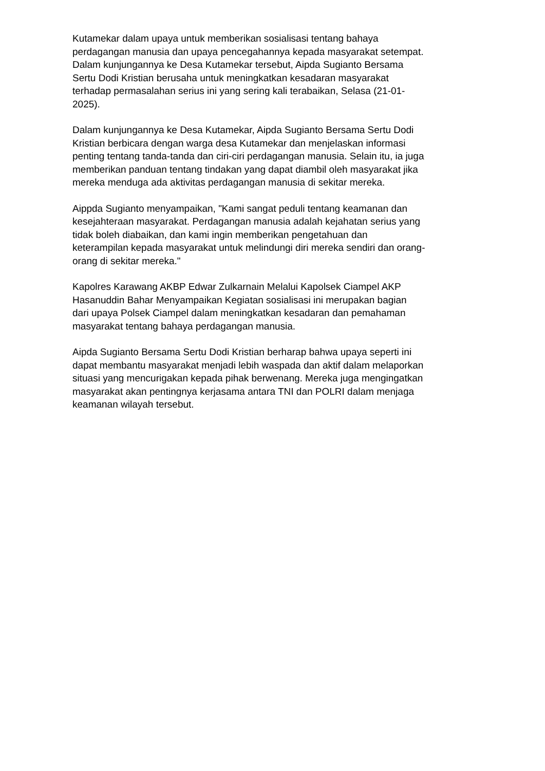Kutamekar dalam upaya untuk memberikan sosialisasi tentang bahaya
perdagangan manusia dan upaya pencegahannya kepada masyarakat setempat.
Dalam kunjungannya ke Desa Kutamekar tersebut, Aipda Sugianto Bersama
Sertu Dodi Kristian berusaha untuk meningkatkan kesadaran masyarakat
terhadap permasalahan serius ini yang sering kali terabaikan, Selasa (21-01-
2025).
Dalam kunjungannya ke Desa Kutamekar, Aipda Sugianto Bersama Sertu Dodi
Kristian berbicara dengan warga desa Kutamekar dan menjelaskan informasi
penting tentang tanda-tanda dan ciri-ciri perdagangan manusia. Selain itu, ia juga
memberikan panduan tentang tindakan yang dapat diambil oleh masyarakat jika
mereka menduga ada aktivitas perdagangan manusia di sekitar mereka.
Aippda Sugianto menyampaikan, "Kami sangat peduli tentang keamanan dan
kesejahteraan masyarakat. Perdagangan manusia adalah kejahatan serius yang
tidak boleh diabaikan, dan kami ingin memberikan pengetahuan dan
keterampilan kepada masyarakat untuk melindungi diri mereka sendiri dan orang-
orang di sekitar mereka."
Kapolres Karawang AKBP Edwar Zulkarnain Melalui Kapolsek Ciampel AKP
Hasanuddin Bahar Menyampaikan Kegiatan sosialisasi ini merupakan bagian
dari upaya Polsek Ciampel dalam meningkatkan kesadaran dan pemahaman
masyarakat tentang bahaya perdagangan manusia.
Aipda Sugianto Bersama Sertu Dodi Kristian berharap bahwa upaya seperti ini
dapat membantu masyarakat menjadi lebih waspada dan aktif dalam melaporkan
situasi yang mencurigakan kepada pihak berwenang. Mereka juga mengingatkan
masyarakat akan pentingnya kerjasama antara TNI dan POLRI dalam menjaga
keamanan wilayah tersebut.